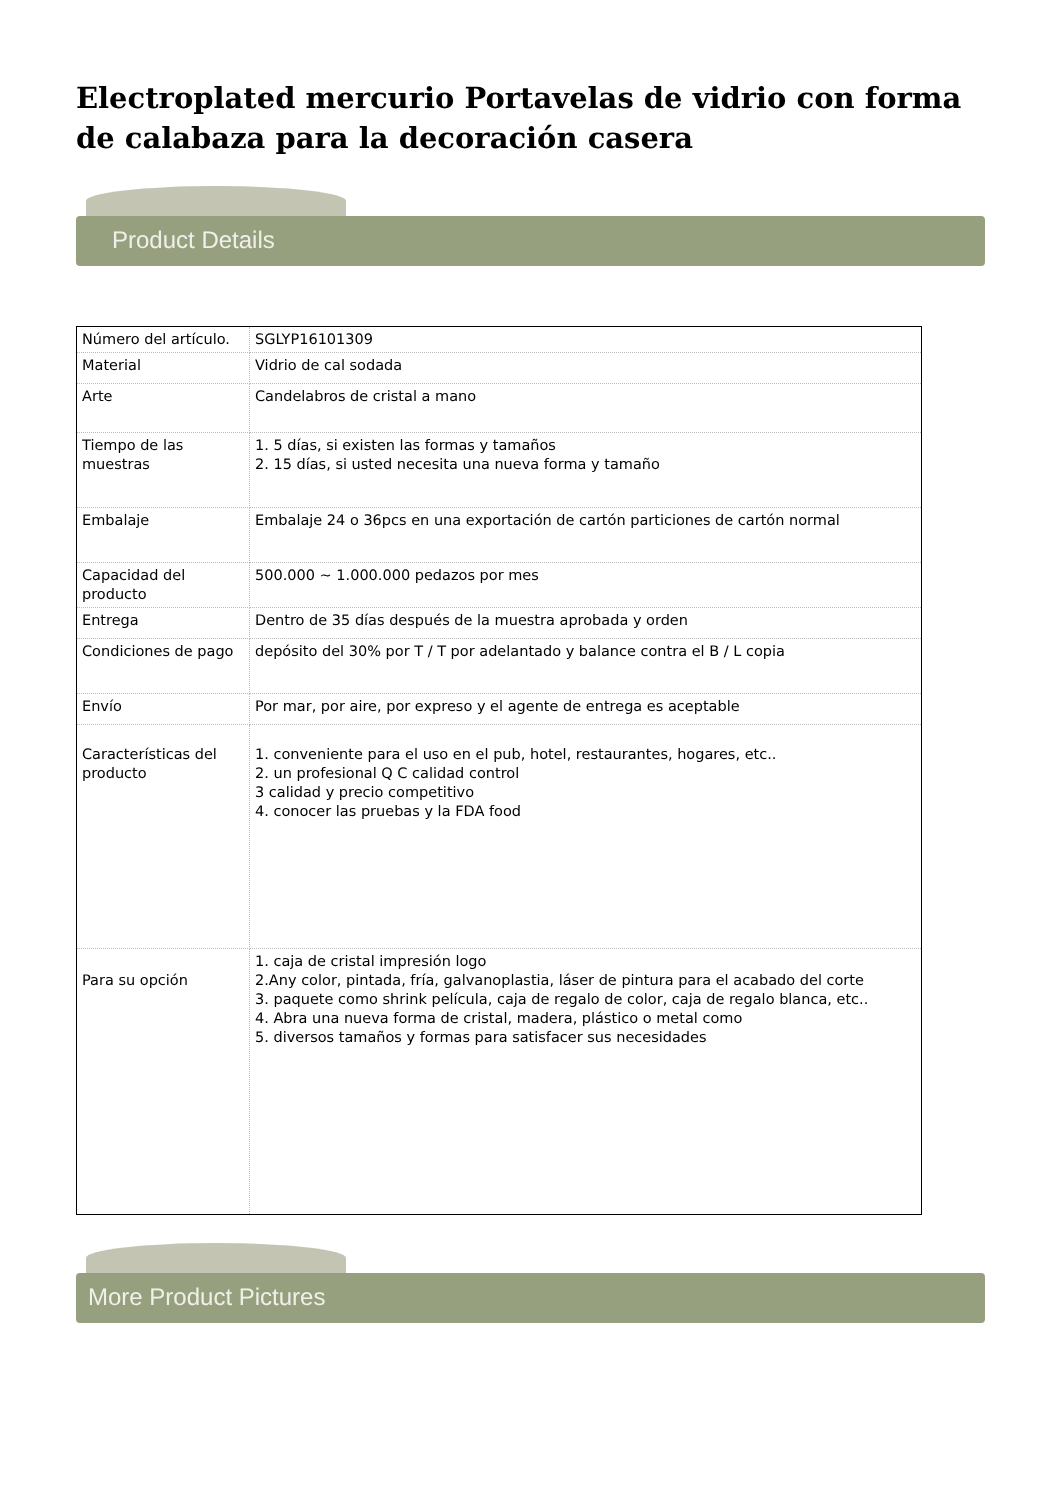Electroplated mercurio Portavelas de vidrio con forma de calabaza para la decoración casera
Product Details
| Número del artículo. | SGLYP16101309 |
| Material | Vidrio de cal sodada |
| Arte | Candelabros de cristal a mano |
| Tiempo de las muestras | 1. 5 días, si existen las formas y tamaños 2. 15 días, si usted necesita una nueva forma y tamaño |
| Embalaje | Embalaje 24 o 36pcs en una exportación de cartón particiones de cartón normal |
| Capacidad del producto | 500.000 ~ 1.000.000 pedazos por mes |
| Entrega | Dentro de 35 días después de la muestra aprobada y orden |
| Condiciones de pago | depósito del 30% por T / T por adelantado y balance contra el B / L copia |
| Envío | Por mar, por aire, por expreso y el agente de entrega es aceptable |
| Características del producto | 1. conveniente para el uso en el pub, hotel, restaurantes, hogares, etc.. 2. un profesional Q C calidad control 3 calidad y precio competitivo 4. conocer las pruebas y la FDA food |
| Para su opción | 1. caja de cristal impresión logo 2.Any color, pintada, fría, galvanoplastia, láser de pintura para el acabado del corte 3. paquete como shrink película, caja de regalo de color, caja de regalo blanca, etc.. 4. Abra una nueva forma de cristal, madera, plástico o metal como 5. diversos tamaños y formas para satisfacer sus necesidades |
More Product Pictures